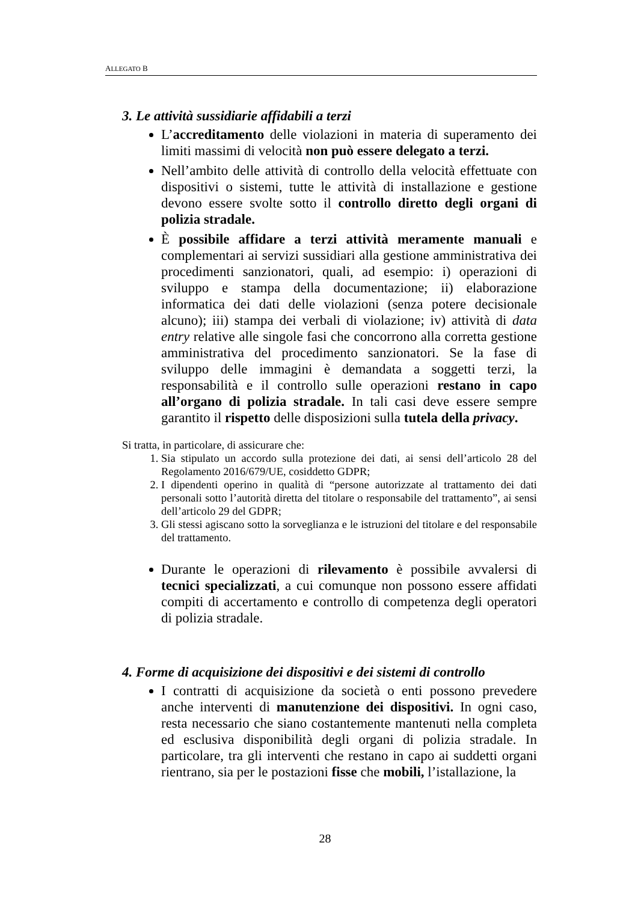ALLEGATO B
3. Le attività sussidiarie affidabili a terzi
L’accreditamento delle violazioni in materia di superamento dei limiti massimi di velocità non può essere delegato a terzi.
Nell’ambito delle attività di controllo della velocità effettuate con dispositivi o sistemi, tutte le attività di installazione e gestione devono essere svolte sotto il controllo diretto degli organi di polizia stradale.
È possibile affidare a terzi attività meramente manuali e complementari ai servizi sussidiari alla gestione amministrativa dei procedimenti sanzionatori, quali, ad esempio: i) operazioni di sviluppo e stampa della documentazione; ii) elaborazione informatica dei dati delle violazioni (senza potere decisionale alcuno); iii) stampa dei verbali di violazione; iv) attività di data entry relative alle singole fasi che concorrono alla corretta gestione amministrativa del procedimento sanzionatori. Se la fase di sviluppo delle immagini è demandata a soggetti terzi, la responsabilità e il controllo sulle operazioni restano in capo all’organo di polizia stradale. In tali casi deve essere sempre garantito il rispetto delle disposizioni sulla tutela della privacy.
Si tratta, in particolare, di assicurare che:
1. Sia stipulato un accordo sulla protezione dei dati, ai sensi dell’articolo 28 del Regolamento 2016/679/UE, cosiddetto GDPR;
2. I dipendenti operino in qualità di “persone autorizzate al trattamento dei dati personali sotto l’autorità diretta del titolare o responsabile del trattamento”, ai sensi dell’articolo 29 del GDPR;
3. Gli stessi agiscano sotto la sorveglianza e le istruzioni del titolare e del responsabile del trattamento.
Durante le operazioni di rilevamento è possibile avvalersi di tecnici specializzati, a cui comunque non possono essere affidati compiti di accertamento e controllo di competenza degli operatori di polizia stradale.
4. Forme di acquisizione dei dispositivi e dei sistemi di controllo
I contratti di acquisizione da società o enti possono prevedere anche interventi di manutenzione dei dispositivi. In ogni caso, resta necessario che siano costantemente mantenuti nella completa ed esclusiva disponibilità degli organi di polizia stradale. In particolare, tra gli interventi che restano in capo ai suddetti organi rientrano, sia per le postazioni fisse che mobili, l’istallazione, la
28